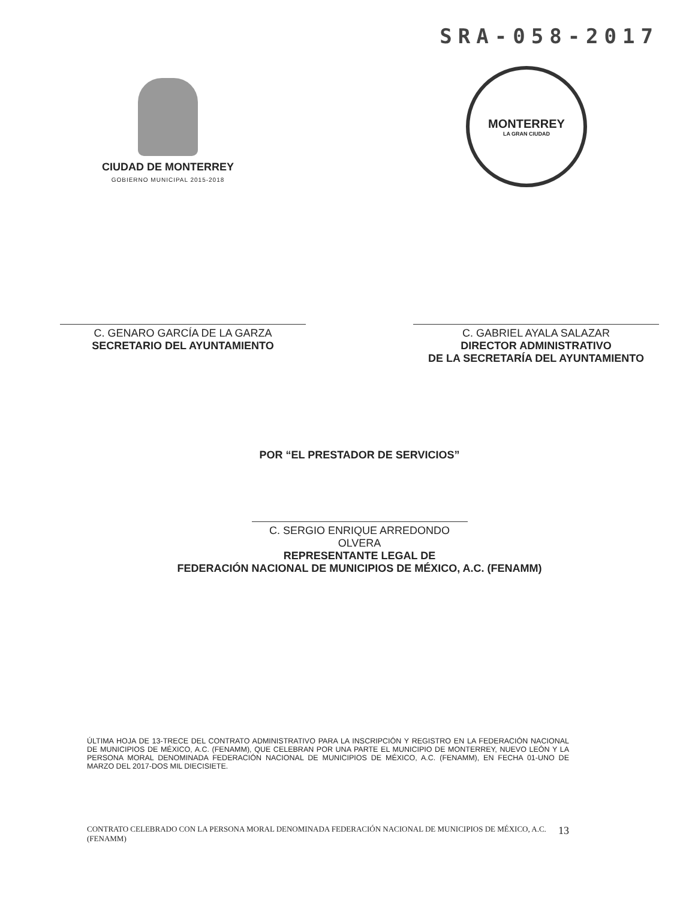SRA-058-2017
CIUDAD DE MONTERREY
GOBIERNO MUNICIPAL 2015-2018
MONTERREY
LA GRAN CIUDAD
C. GENARO GARCÍA DE LA GARZA
SECRETARIO DEL AYUNTAMIENTO
C. GABRIEL AYALA SALAZAR
DIRECTOR ADMINISTRATIVO
DE LA SECRETARÍA DEL AYUNTAMIENTO
POR “EL PRESTADOR DE SERVICIOS”
C. SERGIO ENRIQUE ARREDONDO OLVERA
REPRESENTANTE LEGAL DE
FEDERACIÓN NACIONAL DE MUNICIPIOS DE MÉXICO, A.C. (FENAMM)
ÚLTIMA HOJA DE 13-TRECE DEL CONTRATO ADMINISTRATIVO PARA LA INSCRIPCIÓN Y REGISTRO EN LA FEDERACIÓN NACIONAL DE MUNICIPIOS DE MÉXICO, A.C. (FENAMM), QUE CELEBRAN POR UNA PARTE EL MUNICIPIO DE MONTERREY, NUEVO LEÓN Y LA PERSONA MORAL DENOMINADA FEDERACIÓN NACIONAL DE MUNICIPIOS DE MÉXICO, A.C. (FENAMM), EN FECHA 01-UNO DE MARZO DEL 2017-DOS MIL DIECISIETE.
CONTRATO CELEBRADO CON LA PERSONA MORAL DENOMINADA FEDERACIÓN NACIONAL DE MUNICIPIOS DE MÉXICO, A.C. (FENAMM) 13